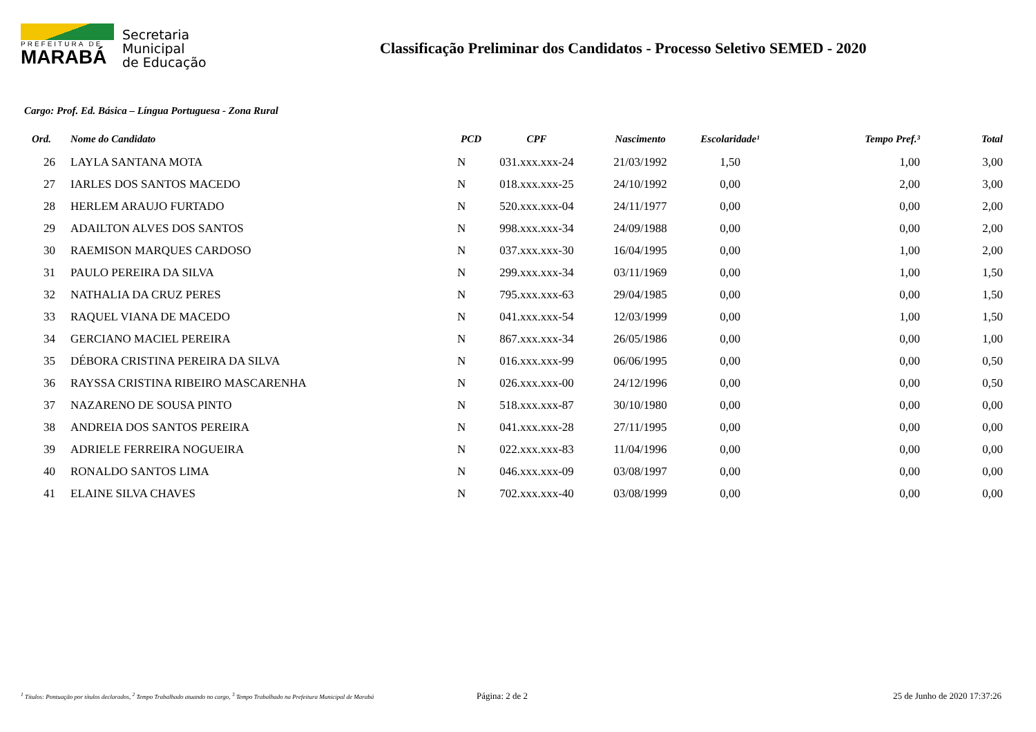PREFEITURA DE
MARABÁ
Secretaria
Municipal
de Educação
Classificação Preliminar dos Candidatos - Processo Seletivo SEMED - 2020
Cargo: Prof. Ed. Básica – Língua Portuguesa - Zona Rural
| Ord. | Nome do Candidato | PCD | CPF | Nascimento | Escolaridade¹ | Tempo Pref.³ | Total |
| --- | --- | --- | --- | --- | --- | --- | --- |
| 26 | LAYLA SANTANA MOTA | N | 031.xxx.xxx-24 | 21/03/1992 | 1,50 | 1,00 | 3,00 |
| 27 | IARLES DOS SANTOS MACEDO | N | 018.xxx.xxx-25 | 24/10/1992 | 0,00 | 2,00 | 3,00 |
| 28 | HERLEM ARAUJO FURTADO | N | 520.xxx.xxx-04 | 24/11/1977 | 0,00 | 0,00 | 2,00 |
| 29 | ADAILTON ALVES DOS SANTOS | N | 998.xxx.xxx-34 | 24/09/1988 | 0,00 | 0,00 | 2,00 |
| 30 | RAEMISON MARQUES CARDOSO | N | 037.xxx.xxx-30 | 16/04/1995 | 0,00 | 1,00 | 2,00 |
| 31 | PAULO PEREIRA DA SILVA | N | 299.xxx.xxx-34 | 03/11/1969 | 0,00 | 1,00 | 1,50 |
| 32 | NATHALIA DA CRUZ PERES | N | 795.xxx.xxx-63 | 29/04/1985 | 0,00 | 0,00 | 1,50 |
| 33 | RAQUEL VIANA DE MACEDO | N | 041.xxx.xxx-54 | 12/03/1999 | 0,00 | 1,00 | 1,50 |
| 34 | GERCIANO MACIEL PEREIRA | N | 867.xxx.xxx-34 | 26/05/1986 | 0,00 | 0,00 | 1,00 |
| 35 | DÉBORA CRISTINA PEREIRA DA SILVA | N | 016.xxx.xxx-99 | 06/06/1995 | 0,00 | 0,00 | 0,50 |
| 36 | RAYSSA CRISTINA RIBEIRO MASCARENHA | N | 026.xxx.xxx-00 | 24/12/1996 | 0,00 | 0,00 | 0,50 |
| 37 | NAZARENO DE SOUSA PINTO | N | 518.xxx.xxx-87 | 30/10/1980 | 0,00 | 0,00 | 0,00 |
| 38 | ANDREIA DOS SANTOS PEREIRA | N | 041.xxx.xxx-28 | 27/11/1995 | 0,00 | 0,00 | 0,00 |
| 39 | ADRIELE FERREIRA NOGUEIRA | N | 022.xxx.xxx-83 | 11/04/1996 | 0,00 | 0,00 | 0,00 |
| 40 | RONALDO SANTOS LIMA | N | 046.xxx.xxx-09 | 03/08/1997 | 0,00 | 0,00 | 0,00 |
| 41 | ELAINE SILVA CHAVES | N | 702.xxx.xxx-40 | 03/08/1999 | 0,00 | 0,00 | 0,00 |
<sup>1</sup> Títulos: Pontuação por títulos declarados, <sup>2</sup> Tempo Trabalhado atuando no cargo, <sup>3</sup> Tempo Trabalhado na Prefeitura Municipal de Marabá
Página: 2 de 2 25 de Junho de 2020 17:37:26